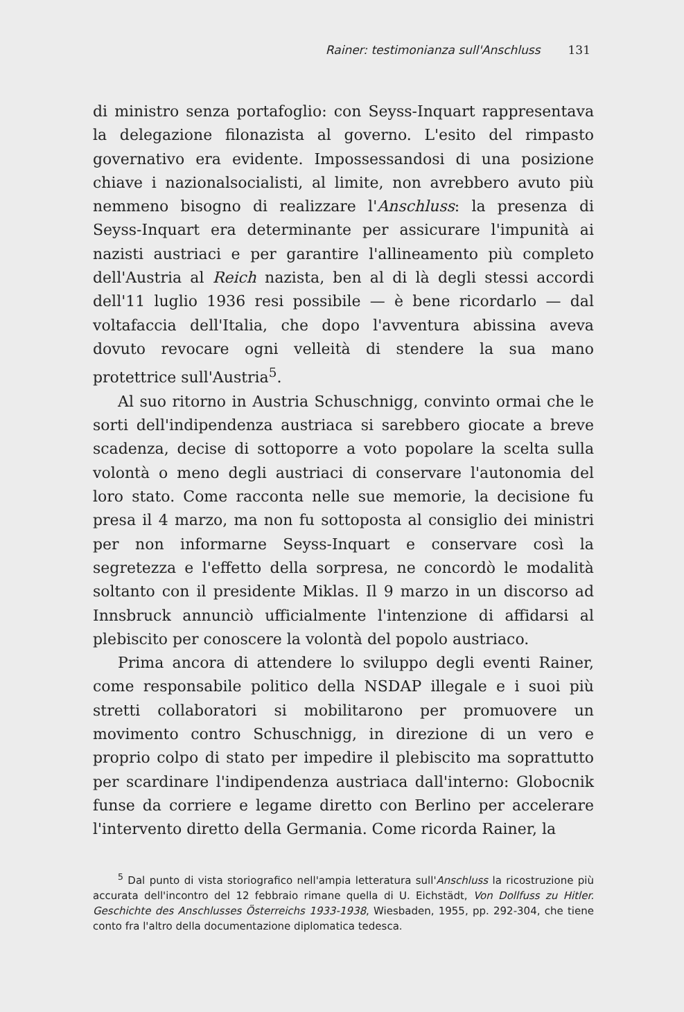Rainer: testimonianza sull'Anschluss 131
di ministro senza portafoglio: con Seyss-Inquart rappresentava la delegazione filonazista al governo. L'esito del rimpasto governativo era evidente. Impossessandosi di una posizione chiave i nazionalsocialisti, al limite, non avrebbero avuto più nemmeno bisogno di realizzare l'Anschluss: la presenza di Seyss-Inquart era determinante per assicurare l'impunità ai nazisti austriaci e per garantire l'allineamento più completo dell'Austria al Reich nazista, ben al di là degli stessi accordi dell'11 luglio 1936 resi possibile — è bene ricordarlo — dal voltafaccia dell'Italia, che dopo l'avventura abissina aveva dovuto revocare ogni velleità di stendere la sua mano protettrice sull'Austria<sup>5</sup>.
Al suo ritorno in Austria Schuschnigg, convinto ormai che le sorti dell'indipendenza austriaca si sarebbero giocate a breve scadenza, decise di sottoporre a voto popolare la scelta sulla volontà o meno degli austriaci di conservare l'autonomia del loro stato. Come racconta nelle sue memorie, la decisione fu presa il 4 marzo, ma non fu sottoposta al consiglio dei ministri per non informarne Seyss-Inquart e conservare così la segretezza e l'effetto della sorpresa, ne concordò le modalità soltanto con il presidente Miklas. Il 9 marzo in un discorso ad Innsbruck annunciò ufficialmente l'intenzione di affidarsi al plebiscito per conoscere la volontà del popolo austriaco.
Prima ancora di attendere lo sviluppo degli eventi Rainer, come responsabile politico della NSDAP illegale e i suoi più stretti collaboratori si mobilitarono per promuovere un movimento contro Schuschnigg, in direzione di un vero e proprio colpo di stato per impedire il plebiscito ma soprattutto per scardinare l'indipendenza austriaca dall'interno: Globocnik funse da corriere e legame diretto con Berlino per accelerare l'intervento diretto della Germania. Come ricorda Rainer, la
<sup>5</sup> Dal punto di vista storiografico nell'ampia letteratura sull'Anschluss la ricostruzione più accurata dell'incontro del 12 febbraio rimane quella di U. Eichstädt, Von Dollfuss zu Hitler. Geschichte des Anschlusses Österreichs 1933-1938, Wiesbaden, 1955, pp. 292-304, che tiene conto fra l'altro della documentazione diplomatica tedesca.